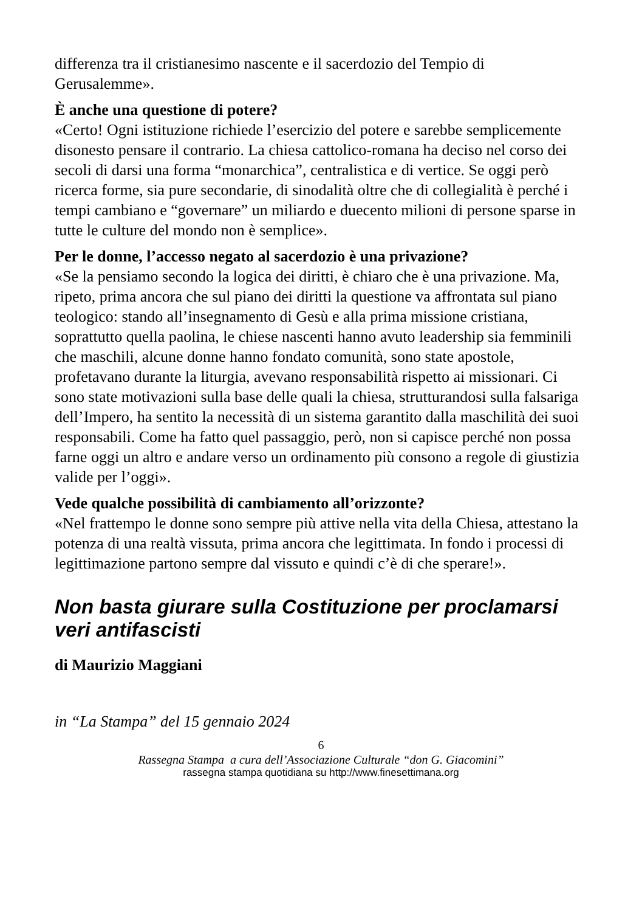differenza tra il cristianesimo nascente e il sacerdozio del Tempio di Gerusalemme».
È anche una questione di potere?
«Certo! Ogni istituzione richiede l’esercizio del potere e sarebbe semplicemente disonesto pensare il contrario. La chiesa cattolico-romana ha deciso nel corso dei secoli di darsi una forma “monarchica”, centralistica e di vertice. Se oggi però ricerca forme, sia pure secondarie, di sinodalità oltre che di collegialità è perché i tempi cambiano e “governare” un miliardo e duecento milioni di persone sparse in tutte le culture del mondo non è semplice».
Per le donne, l’accesso negato al sacerdozio è una privazione?
«Se la pensiamo secondo la logica dei diritti, è chiaro che è una privazione. Ma, ripeto, prima ancora che sul piano dei diritti la questione va affrontata sul piano teologico: stando all’insegnamento di Gesù e alla prima missione cristiana, soprattutto quella paolina, le chiese nascenti hanno avuto leadership sia femminili che maschili, alcune donne hanno fondato comunità, sono state apostole, profetavano durante la liturgia, avevano responsabilità rispetto ai missionari. Ci sono state motivazioni sulla base delle quali la chiesa, strutturandosi sulla falsariga dell’Impero, ha sentito la necessità di un sistema garantito dalla maschilità dei suoi responsabili. Come ha fatto quel passaggio, però, non si capisce perché non possa farne oggi un altro e andare verso un ordinamento più consono a regole di giustizia valide per l’oggi».
Vede qualche possibilità di cambiamento all’orizzonte?
«Nel frattempo le donne sono sempre più attive nella vita della Chiesa, attestano la potenza di una realtà vissuta, prima ancora che legittimata. In fondo i processi di legittimazione partono sempre dal vissuto e quindi c’è di che sperare!».
Non basta giurare sulla Costituzione per proclamarsi veri antifascisti
di Maurizio Maggiani
in “La Stampa” del 15 gennaio 2024
6
Rassegna Stampa a cura dell’Associazione Culturale “don G. Giacomini”
rassegna stampa quotidiana su http://www.finesettimana.org